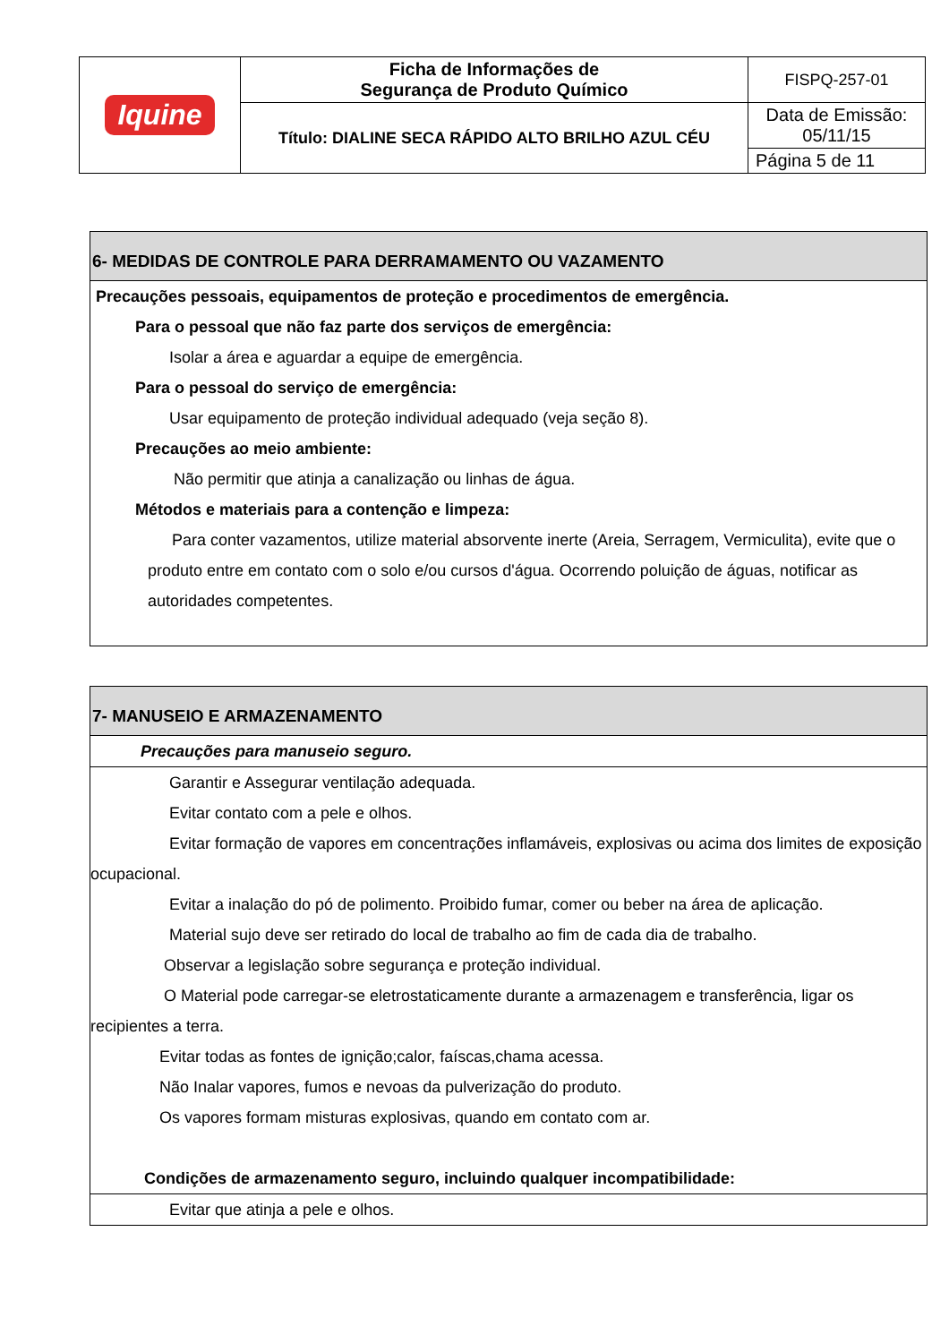| Iquine | Ficha de Informações de Segurança de Produto Químico | FISPQ-257-01 |
| | Título: DIALINE SECA RÁPIDO ALTO BRILHO AZUL CÉU | Data de Emissão: 05/11/15 |
| | | Página 5 de 11 |
6- MEDIDAS DE CONTROLE PARA DERRAMAMENTO OU VAZAMENTO
Precauções pessoais, equipamentos de proteção e procedimentos de emergência.
Para o pessoal que não faz parte dos serviços de emergência:
Isolar a área e aguardar a equipe de emergência.
Para o pessoal do serviço de emergência:
Usar equipamento de proteção individual adequado (veja seção 8).
Precauções ao meio ambiente:
Não permitir que atinja a canalização ou linhas de água.
Métodos e materiais para a contenção e limpeza:
Para conter vazamentos, utilize material absorvente inerte (Areia, Serragem, Vermiculita), evite que o produto entre em contato com o solo e/ou cursos d'água. Ocorrendo poluição de águas, notificar as autoridades competentes.
7- MANUSEIO E ARMAZENAMENTO
Precauções para manuseio seguro.
Garantir e Assegurar ventilação adequada.
Evitar contato com a pele e olhos.
Evitar formação de vapores em concentrações inflamáveis, explosivas ou acima dos limites de exposição ocupacional.
Evitar a inalação do pó de polimento. Proibido fumar, comer ou beber na área de aplicação.
Material sujo deve ser retirado do local de trabalho ao fim de cada dia de trabalho.
Observar a legislação sobre segurança e proteção individual.
O Material pode carregar-se eletrostaticamente durante a armazenagem e transferência, ligar os recipientes a terra.
Evitar todas as fontes de ignição;calor, faíscas,chama acessa.
Não Inalar vapores, fumos e nevoas da pulverização do produto.
Os vapores formam misturas explosivas, quando em contato com ar.
Condições de armazenamento seguro, incluindo qualquer incompatibilidade:
Evitar que atinja a pele e olhos.